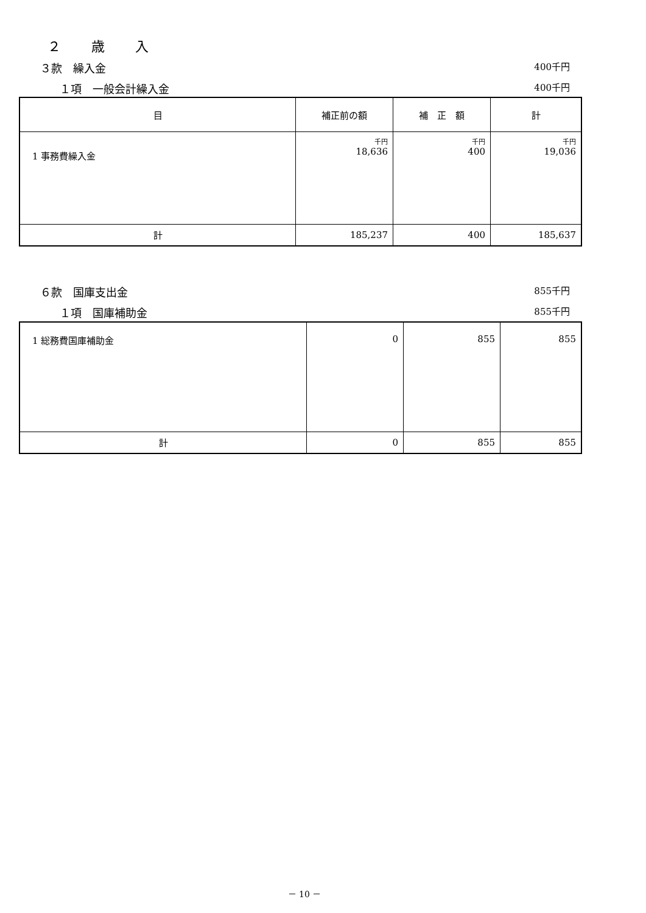２　　歳　　入
３款　繰入金 400千円
１項　一般会計繰入金 400千円
| 目 | 補正前の額 | 補 正 額 | 計 |
| --- | --- | --- | --- |
| 1 事務費繰入金 | 千円 18,636 | 千円 400 | 千円 19,036 |
| 計 | 185,237 | 400 | 185,637 |
６款　国庫支出金 855千円
１項　国庫補助金 855千円
| 1 総務費国庫補助金 | 0 | 855 | 855 |
| 計 | 0 | 855 | 855 |
－ 10 －